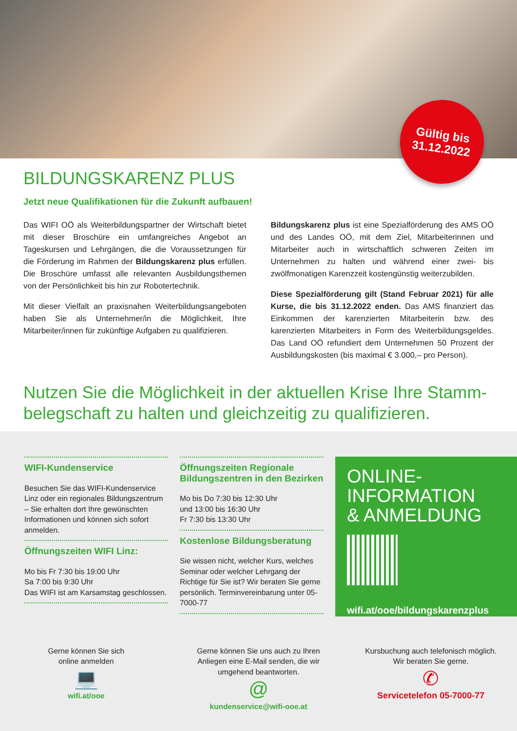Gültig bis
31.12.2022
BILDUNGSKARENZ PLUS
Jetzt neue Qualifikationen für die Zukunft aufbauen!
Das WIFI OÖ als Weiterbildungspartner der Wirtschaft bietet mit dieser Broschüre ein umfangreiches Angebot an Tageskursen und Lehrgängen, die die Voraussetzungen für die Förderung im Rahmen der Bildungskarenz plus erfüllen. Die Broschüre umfasst alle relevanten Ausbildungsthemen von der Persönlichkeit bis hin zur Robotertechnik.
Mit dieser Vielfalt an praxisnahen Weiterbildungsangeboten haben Sie als Unternehmer/in die Möglichkeit, Ihre Mitarbeiter/innen für zukünftige Aufgaben zu qualifizieren.
Bildungskarenz plus ist eine Spezialförderung des AMS OÖ und des Landes OÖ, mit dem Ziel, Mitarbeiterinnen und Mitarbeiter auch in wirtschaftlich schweren Zeiten im Unternehmen zu halten und während einer zwei- bis zwölfmonatigen Karenzzeit kostengünstig weiterzubilden.
Diese Spezialförderung gilt (Stand Februar 2021) für alle Kurse, die bis 31.12.2022 enden. Das AMS finanziert das Einkommen der karenzierten Mitarbeiterin bzw. des karenzierten Mitarbeiters in Form des Weiterbildungsgeldes. Das Land OÖ refundiert dem Unternehmen 50 Prozent der Ausbildungskosten (bis maximal € 3.000,– pro Person).
Nutzen Sie die Möglichkeit in der aktuellen Krise Ihre Stamm­belegschaft zu halten und gleichzeitig zu qualifizieren.
WIFI-Kundenservice
Besuchen Sie das WIFI-Kundenservice Linz oder ein regionales Bildungszentrum – Sie erhalten dort Ihre gewünschten Informationen und können sich sofort anmelden.
Öffnungszeiten WIFI Linz:
Mo bis Fr 7:30 bis 19:00 Uhr
Sa 7:00 bis 9:30 Uhr
Das WIFI ist am Karsamstag geschlossen.
Öffnungszeiten Regionale Bildungszentren in den Bezirken
Mo bis Do 7:30 bis 12:30 Uhr
und 13:00 bis 16:30 Uhr
Fr 7:30 bis 13:30 Uhr
Kostenlose Bildungsberatung
Sie wissen nicht, welcher Kurs, welches Seminar oder welcher Lehrgang der Richtige für Sie ist? Wir beraten Sie gerne persönlich. Terminvereinbarung unter 05-7000-77
ONLINE-
INFORMATION
& ANMELDUNG
wifi.at/ooe/bildungskarenzplus
Gerne können Sie sich
online anmelden
💻
wifi.at/ooe
Gerne können Sie uns auch zu Ihren
Anliegen eine E-Mail senden, die wir
umgehend beantworten.
@
kundenservice@wifi-ooe.at
Kursbuchung auch telefonisch möglich.
Wir beraten Sie gerne.
✆
Servicetelefon 05-7000-77